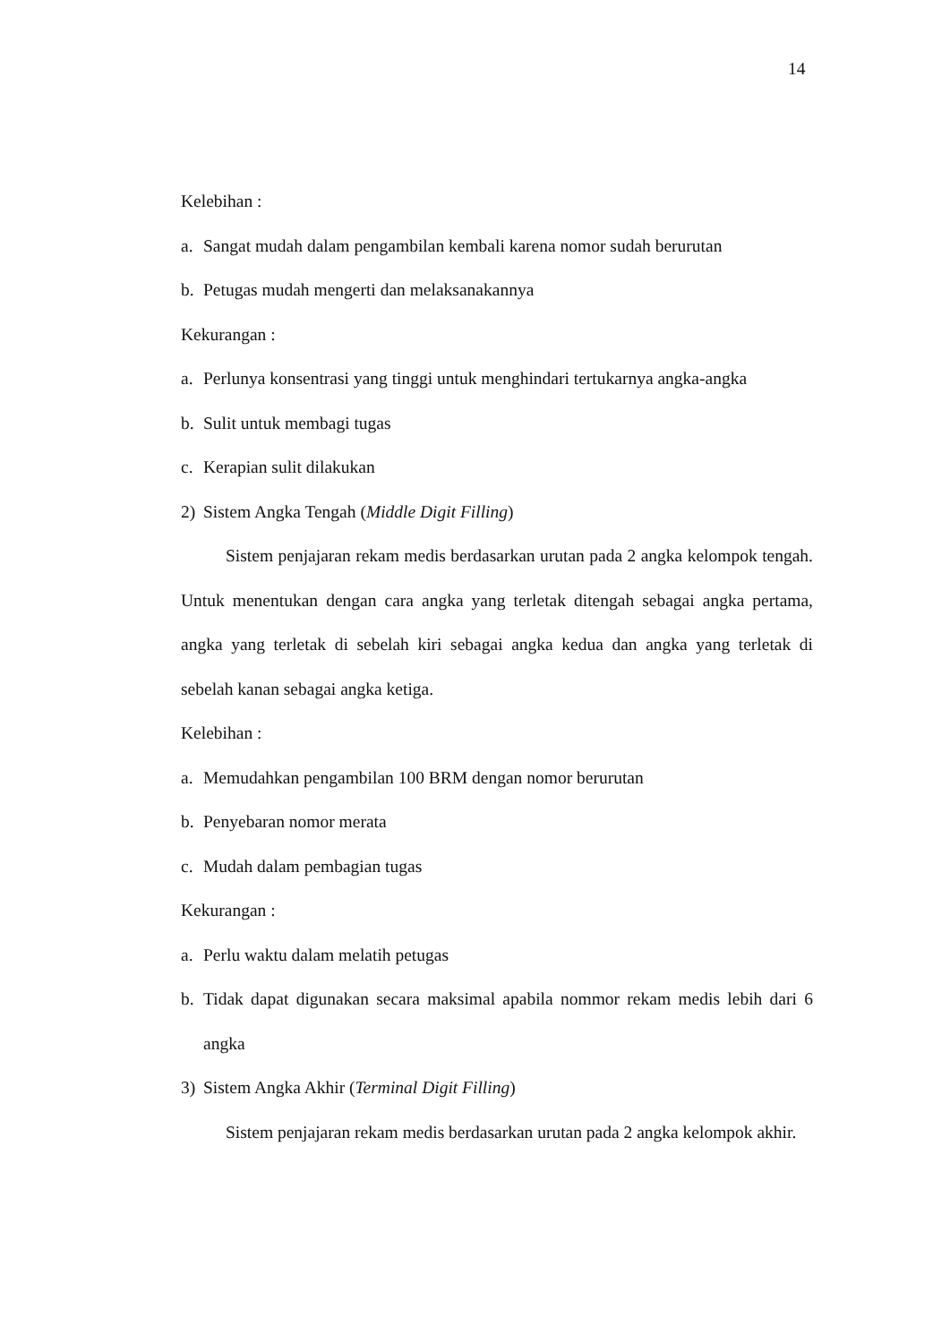14
Kelebihan :
a. Sangat mudah dalam pengambilan kembali karena nomor sudah berurutan
b. Petugas mudah mengerti dan melaksanakannya
Kekurangan :
a. Perlunya konsentrasi yang tinggi untuk menghindari tertukarnya angka-angka
b. Sulit untuk membagi tugas
c. Kerapian sulit dilakukan
2) Sistem Angka Tengah (Middle Digit Filling)
Sistem penjajaran rekam medis berdasarkan urutan pada 2 angka kelompok tengah. Untuk menentukan dengan cara angka yang terletak ditengah sebagai angka pertama, angka yang terletak di sebelah kiri sebagai angka kedua dan angka yang terletak di sebelah kanan sebagai angka ketiga.
Kelebihan :
a. Memudahkan pengambilan 100 BRM dengan nomor berurutan
b. Penyebaran nomor merata
c. Mudah dalam pembagian tugas
Kekurangan :
a. Perlu waktu dalam melatih petugas
b. Tidak dapat digunakan secara maksimal apabila nommor rekam medis lebih dari 6 angka
3) Sistem Angka Akhir (Terminal Digit Filling)
Sistem penjajaran rekam medis berdasarkan urutan pada 2 angka kelompok akhir.